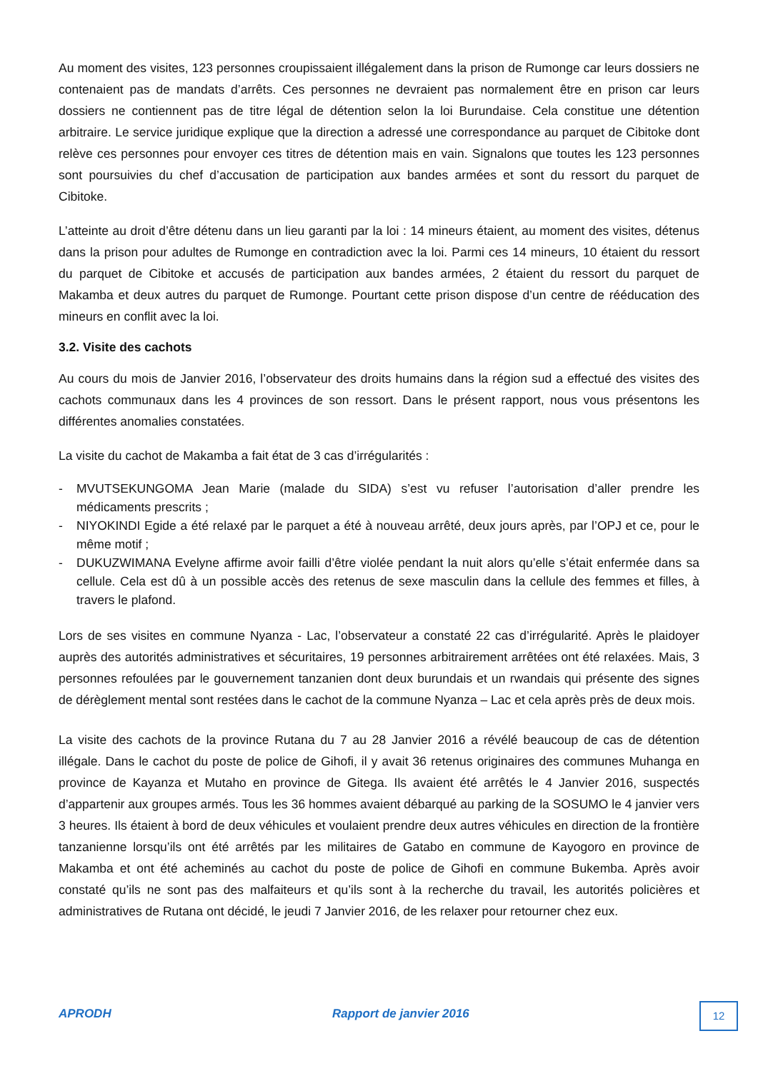Au moment des visites, 123 personnes croupissaient illégalement dans la prison de Rumonge car leurs dossiers ne contenaient pas de mandats d’arrêts. Ces personnes ne devraient pas normalement être en prison car leurs dossiers ne contiennent pas de titre légal de détention selon la loi Burundaise. Cela constitue une détention arbitraire. Le service juridique explique que la direction a adressé une correspondance au parquet de Cibitoke dont relève ces personnes pour envoyer ces titres de détention mais en vain. Signalons que toutes les 123 personnes sont poursuivies du chef d’accusation de participation aux bandes armées et sont du ressort du parquet de Cibitoke.
L’atteinte au droit d’être détenu dans un lieu garanti par la loi : 14 mineurs étaient, au moment des visites, détenus dans la prison pour adultes de Rumonge en contradiction avec la loi. Parmi ces 14 mineurs, 10 étaient du ressort du parquet de Cibitoke et accusés de participation aux bandes armées, 2 étaient du ressort du parquet de Makamba et deux autres du parquet de Rumonge. Pourtant cette prison dispose d’un centre de rééducation des mineurs en conflit avec la loi.
3.2. Visite des cachots
Au cours du mois de Janvier 2016, l’observateur des droits humains dans la région sud a effectué des visites des cachots communaux dans les 4 provinces de son ressort. Dans le présent rapport, nous vous présentons les différentes anomalies constatées.
La visite du cachot de Makamba a fait état de 3 cas d’irrégularités :
- MVUTSEKUNGOMA Jean Marie (malade du SIDA) s’est vu refuser l’autorisation d’aller prendre les médicaments prescrits ;
- NIYOKINDI Egide a été relaxé par le parquet a été à nouveau arrêté, deux jours après, par l’OPJ et ce, pour le même motif ;
- DUKUZWIMANA Evelyne affirme avoir failli d’être violée pendant la nuit alors qu’elle s’était enfermée dans sa cellule. Cela est dû à un possible accès des retenus de sexe masculin dans la cellule des femmes et filles, à travers le plafond.
Lors de ses visites en commune Nyanza - Lac, l’observateur a constaté 22 cas d’irrégularité. Après le plaidoyer auprès des autorités administratives et sécuritaires, 19 personnes arbitrairement arrêtées ont été relaxées. Mais, 3 personnes refoulées par le gouvernement tanzanien dont deux burundais et un rwandais qui présente des signes de dérèglement mental sont restées dans le cachot de la commune Nyanza – Lac et cela après près de deux mois.
La visite des cachots de la province Rutana du 7 au 28 Janvier 2016 a révélé beaucoup de cas de détention illégale. Dans le cachot du poste de police de Gihofi, il y avait 36 retenus originaires des communes Muhanga en province de Kayanza et Mutaho en province de Gitega. Ils avaient été arrêtés le 4 Janvier 2016, suspectés d’appartenir aux groupes armés. Tous les 36 hommes avaient débarqué au parking de la SOSUMO le 4 janvier vers 3 heures. Ils étaient à bord de deux véhicules et voulaient prendre deux autres véhicules en direction de la frontière tanzanienne lorsqu’ils ont été arrêtés par les militaires de Gatabo en commune de Kayogoro en province de Makamba et ont été acheminés au cachot du poste de police de Gihofi en commune Bukemba. Après avoir constaté qu’ils ne sont pas des malfaiteurs et qu’ils sont à la recherche du travail, les autorités policières et administratives de Rutana ont décidé, le jeudi 7 Janvier 2016, de les relaxer pour retourner chez eux.
APRODH Rapport de janvier 2016 12